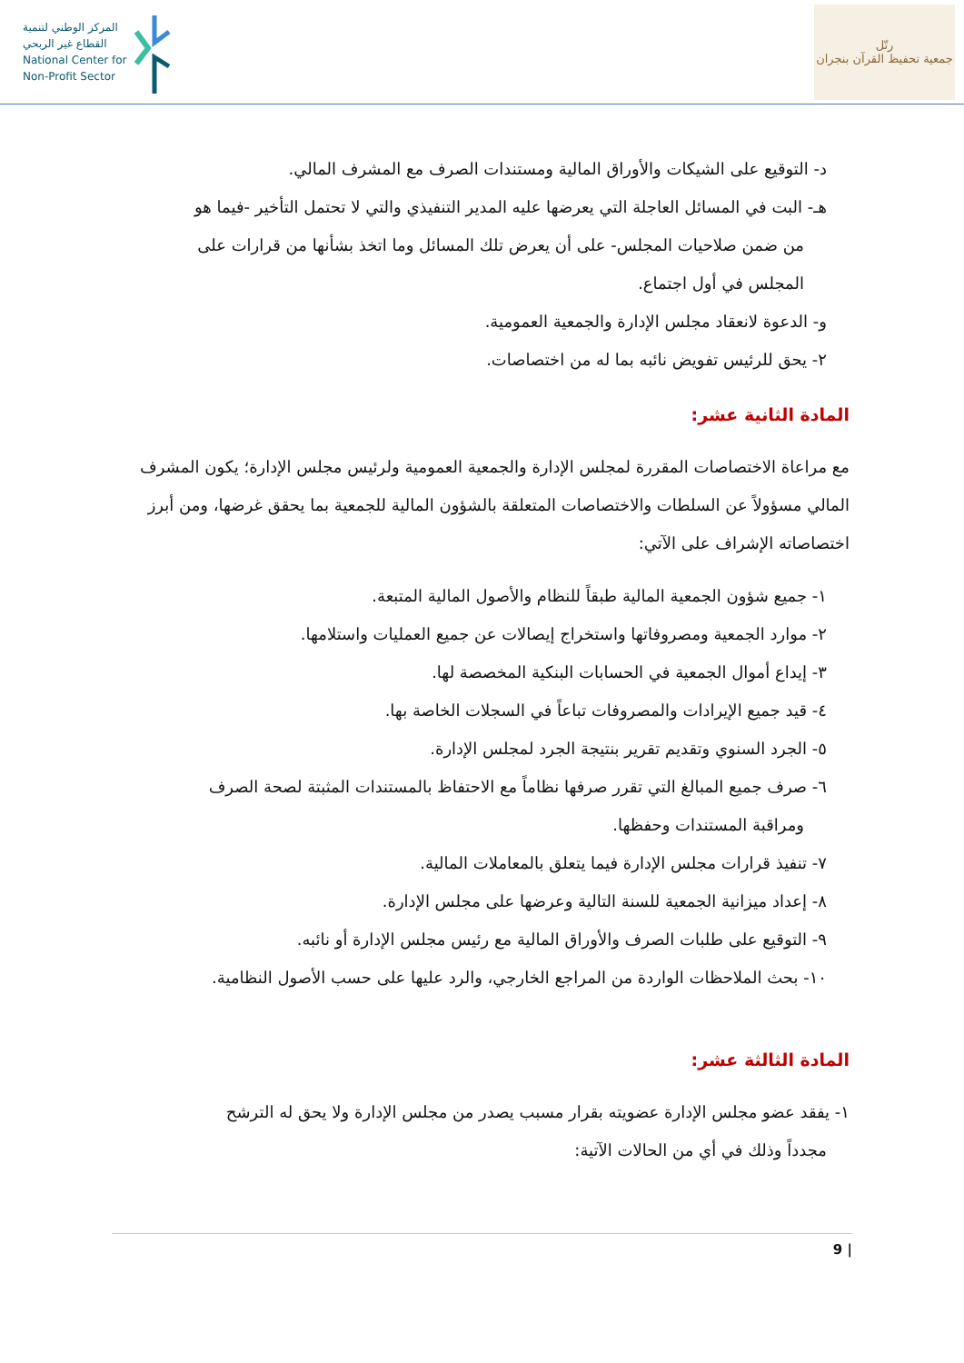المركز الوطني لتنمية
القطاع غير الربحي
National Center for
Non-Profit Sector
رتّل
جمعية تحفيظ القرآن بنجران
د- التوقيع على الشيكات والأوراق المالية ومستندات الصرف مع المشرف المالي.
هـ- البت في المسائل العاجلة التي يعرضها عليه المدير التنفيذي والتي لا تحتمل التأخير -فيما هو
من ضمن صلاحيات المجلس- على أن يعرض تلك المسائل وما اتخذ بشأنها من قرارات على
المجلس في أول اجتماع.
و- الدعوة لانعقاد مجلس الإدارة والجمعية العمومية.
٢- يحق للرئيس تفويض نائبه بما له من اختصاصات.
المادة الثانية عشر:
مع مراعاة الاختصاصات المقررة لمجلس الإدارة والجمعية العمومية ولرئيس مجلس الإدارة؛ يكون المشرف المالي مسؤولاً عن السلطات والاختصاصات المتعلقة بالشؤون المالية للجمعية بما يحقق غرضها، ومن أبرز اختصاصاته الإشراف على الآتي:
١- جميع شؤون الجمعية المالية طبقاً للنظام والأصول المالية المتبعة.
٢- موارد الجمعية ومصروفاتها واستخراج إيصالات عن جميع العمليات واستلامها.
٣- إيداع أموال الجمعية في الحسابات البنكية المخصصة لها.
٤- قيد جميع الإيرادات والمصروفات تباعاً في السجلات الخاصة بها.
٥- الجرد السنوي وتقديم تقرير بنتيجة الجرد لمجلس الإدارة.
٦- صرف جميع المبالغ التي تقرر صرفها نظاماً مع الاحتفاظ بالمستندات المثبتة لصحة الصرف
ومراقبة المستندات وحفظها.
٧- تنفيذ قرارات مجلس الإدارة فيما يتعلق بالمعاملات المالية.
٨- إعداد ميزانية الجمعية للسنة التالية وعرضها على مجلس الإدارة.
٩- التوقيع على طلبات الصرف والأوراق المالية مع رئيس مجلس الإدارة أو نائبه.
١٠- بحث الملاحظات الواردة من المراجع الخارجي، والرد عليها على حسب الأصول النظامية.
المادة الثالثة عشر:
١- يفقد عضو مجلس الإدارة عضويته بقرار مسبب يصدر من مجلس الإدارة ولا يحق له الترشح
مجدداً وذلك في أي من الحالات الآتية:
9 |